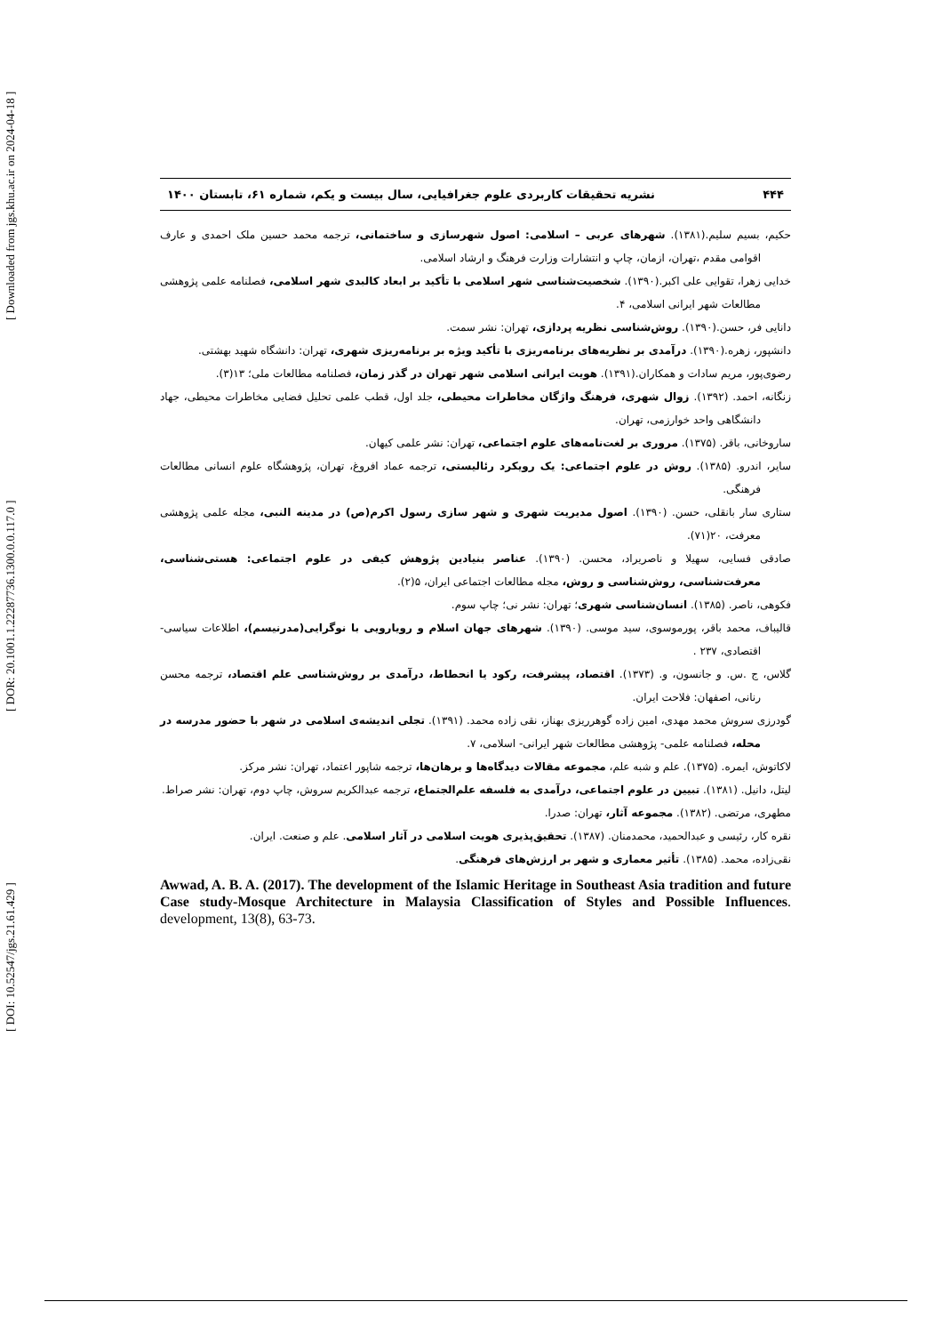[ Downloaded from jgs.khu.ac.ir on 2024-04-18 ]
[ DOR: 20.1001.1.22287736.1300.0.0.117.0 ]
[ DOI: 10.52547/jgs.21.61.429 ]
۴۴۴ نشریه تحقیقات کاربردی علوم جغرافیایی، سال بیست و یکم، شماره ۶۱، تابستان ۱۴۰۰
حکیم، بسیم سلیم.(۱۳۸۱). شهرهای عربی – اسلامی: اصول شهرسازی و ساختمانی، ترجمه محمد حسین ملک احمدی و عارف اقوامی مقدم ،تهران، ازمان، چاپ و انتشارات وزارت فرهنگ و ارشاد اسلامی.
خدایی زهرا، تقوایی علی اکبر.(۱۳۹۰). شخصیت‌شناسی شهر اسلامی با تأکید بر ابعاد کالبدی شهر اسلامی، فصلنامه علمی پژوهشی مطالعات شهر ایرانی اسلامی، ۴.
دانایی فر، حسن.(۱۳۹۰). روش‌شناسی نظریه پردازی، تهران: نشر سمت.
دانشپور، زهره.(۱۳۹۰). درآمدی بر نظریه‌های برنامه‌ریزی با تأکید ویژه بر برنامه‌ریزی شهری، تهران: دانشگاه شهید بهشتی.
رضوی‌پور، مریم سادات و همکاران.(۱۳۹۱). هویت ایرانی اسلامی شهر تهران در گذر زمان، فصلنامه مطالعات ملی؛ ۱۳(۳).
زنگانه، احمد. (۱۳۹۲). زوال شهری، فرهنگ واژگان مخاطرات محیطی، جلد اول، قطب علمی تحلیل فضایی مخاطرات محیطی، جهاد دانشگاهی واحد خوارزمی، تهران.
ساروخانی، باقر. (۱۳۷۵). مروری بر لغت‌نامه‌های علوم اجتماعی، تهران: نشر علمی کیهان.
سایر، اندرو. (۱۳۸۵). روش در علوم اجتماعی: یک رویکرد رئالیستی، ترجمه عماد افروغ، تهران، پژوهشگاه علوم انسانی مطالعات فرهنگی.
ستاری سار بانقلی، حسن. (۱۳۹۰). اصول مدیریت شهری و شهر سازی رسول اکرم(ص) در مدینه النبی، مجله علمی پژوهشی معرفت، ۲۰(۷۱).
صادقی فسایی، سهیلا و ناصریراد، محسن. (۱۳۹۰). عناصر بنیادین پژوهش کیفی در علوم اجتماعی: هستی‌شناسی، معرفت‌شناسی، روش‌شناسی و روش، مجله مطالعات اجتماعی ایران، ۵(۲).
فکوهی، ناصر. (۱۳۸۵). انسان‌شناسی شهری؛ تهران: نشر نی؛ چاپ سوم.
قالیباف، محمد باقر، پورموسوی، سید موسی. (۱۳۹۰). شهرهای جهان اسلام و رویارویی با نوگرایی(مدرنیسم)، اطلاعات سیاسی- اقتصادی، ۲۳۷ .
گلاس، ج .س. و جانسون، و. (۱۳۷۳). اقتصاد، پیشرفت، رکود یا انحطاط، درآمدی بر روش‌شناسی علم اقتصاد، ترجمه محسن رنانی، اصفهان: فلاحت ایران.
گودرزی سروش محمد مهدی، امین زاده گوهرریزی بهناز، نقی زاده محمد. (۱۳۹۱). تجلی اندیشه‌ی اسلامی در شهر با حضور مدرسه در محله، فصلنامه علمی- پژوهشی مطالعات شهر ایرانی- اسلامی، ۷.
لاکاتوش، ایمره. (۱۳۷۵). علم و شبه علم، مجموعه مقالات دیدگاه‌ها و برهان‌ها، ترجمه شاپور اعتماد، تهران: نشر مرکز.
لیتل، دانیل. (۱۳۸۱). تبیین در علوم اجتماعی، درآمدی به فلسفه علم‌الجتماع، ترجمه عبدالکریم سروش، چاپ دوم، تهران: نشر صراط.
مطهری، مرتضی. (۱۳۸۲). مجموعه آثار، تهران: صدرا.
نقره کار، رئیسی و عبدالحمید، محمدمنان. (۱۳۸۷). تحقیق‌پذیری هویت اسلامی در آثار اسلامی. علم و صنعت. ایران.
نقی‌زاده، محمد. (۱۳۸۵). تأثیر معماری و شهر بر ارزش‌های فرهنگی.
Awwad, A. B. A. (2017). The development of the Islamic Heritage in Southeast Asia tradition and future Case study-Mosque Architecture in Malaysia Classification of Styles and Possible Influences. development, 13(8), 63-73.